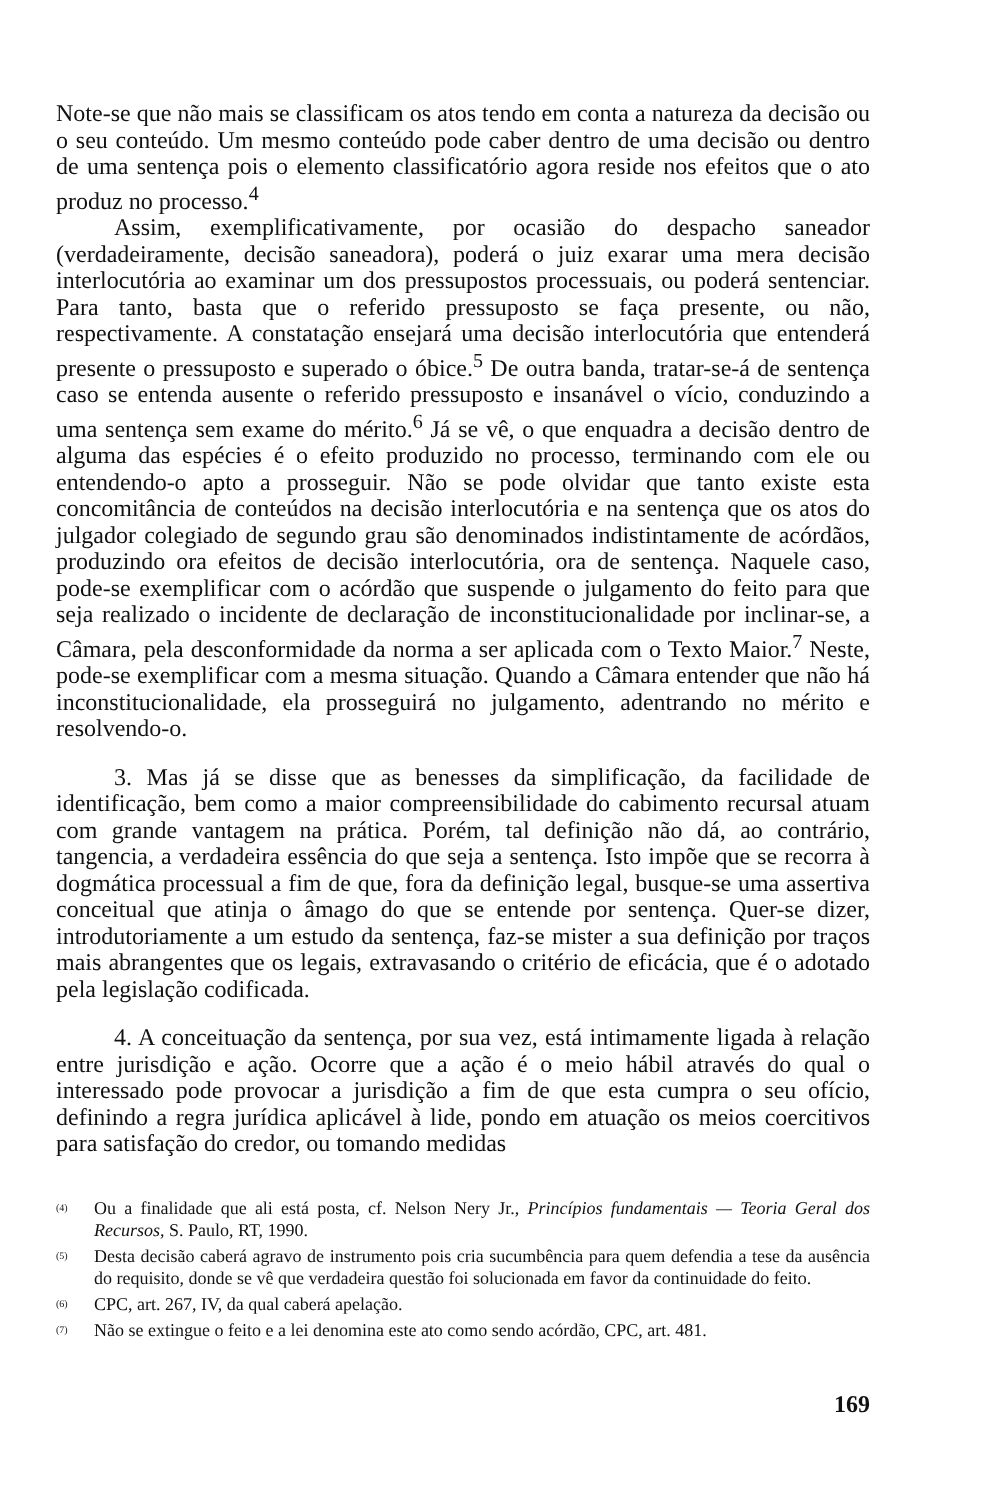Note-se que não mais se classificam os atos tendo em conta a natureza da decisão ou o seu conteúdo. Um mesmo conteúdo pode caber dentro de uma decisão ou dentro de uma sentença pois o elemento classificatório agora reside nos efeitos que o ato produz no processo.<sup>4</sup>
Assim, exemplificativamente, por ocasião do despacho saneador (verdadeiramente, decisão saneadora), poderá o juiz exarar uma mera decisão interlocutória ao examinar um dos pressupostos processuais, ou poderá sentenciar. Para tanto, basta que o referido pressuposto se faça presente, ou não, respectivamente. A constatação ensejará uma decisão interlocutória que entenderá presente o pressuposto e superado o óbice.<sup>5</sup> De outra banda, tratar-se-á de sentença caso se entenda ausente o referido pressuposto e insanável o vício, conduzindo a uma sentença sem exame do mérito.<sup>6</sup> Já se vê, o que enquadra a decisão dentro de alguma das espécies é o efeito produzido no processo, terminando com ele ou entendendo-o apto a prosseguir. Não se pode olvidar que tanto existe esta concomitância de conteúdos na decisão interlocutória e na sentença que os atos do julgador colegiado de segundo grau são denominados indistintamente de acórdãos, produzindo ora efeitos de decisão interlocutória, ora de sentença. Naquele caso, pode-se exemplificar com o acórdão que suspende o julgamento do feito para que seja realizado o incidente de declaração de inconstitucionalidade por inclinar-se, a Câmara, pela desconformidade da norma a ser aplicada com o Texto Maior.<sup>7</sup> Neste, pode-se exemplificar com a mesma situação. Quando a Câmara entender que não há inconstitucionalidade, ela prosseguirá no julgamento, adentrando no mérito e resolvendo-o.
3. Mas já se disse que as benesses da simplificação, da facilidade de identificação, bem como a maior compreensibilidade do cabimento recursal atuam com grande vantagem na prática. Porém, tal definição não dá, ao contrário, tangencia, a verdadeira essência do que seja a sentença. Isto impõe que se recorra à dogmática processual a fim de que, fora da definição legal, busque-se uma assertiva conceitual que atinja o âmago do que se entende por sentença. Quer-se dizer, introdutoriamente a um estudo da sentença, faz-se mister a sua definição por traços mais abrangentes que os legais, extravasando o critério de eficácia, que é o adotado pela legislação codificada.
4. A conceituação da sentença, por sua vez, está intimamente ligada à relação entre jurisdição e ação. Ocorre que a ação é o meio hábil através do qual o interessado pode provocar a jurisdição a fim de que esta cumpra o seu ofício, definindo a regra jurídica aplicável à lide, pondo em atuação os meios coercitivos para satisfação do credor, ou tomando medidas
<sup>(4)</sup> Ou a finalidade que ali está posta, cf. Nelson Nery Jr., Princípios fundamentais — Teoria Geral dos Recursos, S. Paulo, RT, 1990.
<sup>(5)</sup> Desta decisão caberá agravo de instrumento pois cria sucumbência para quem defendia a tese da ausência do requisito, donde se vê que verdadeira questão foi solucionada em favor da continuidade do feito.
<sup>(6)</sup> CPC, art. 267, IV, da qual caberá apelação.
<sup>(7)</sup> Não se extingue o feito e a lei denomina este ato como sendo acórdão, CPC, art. 481.
169